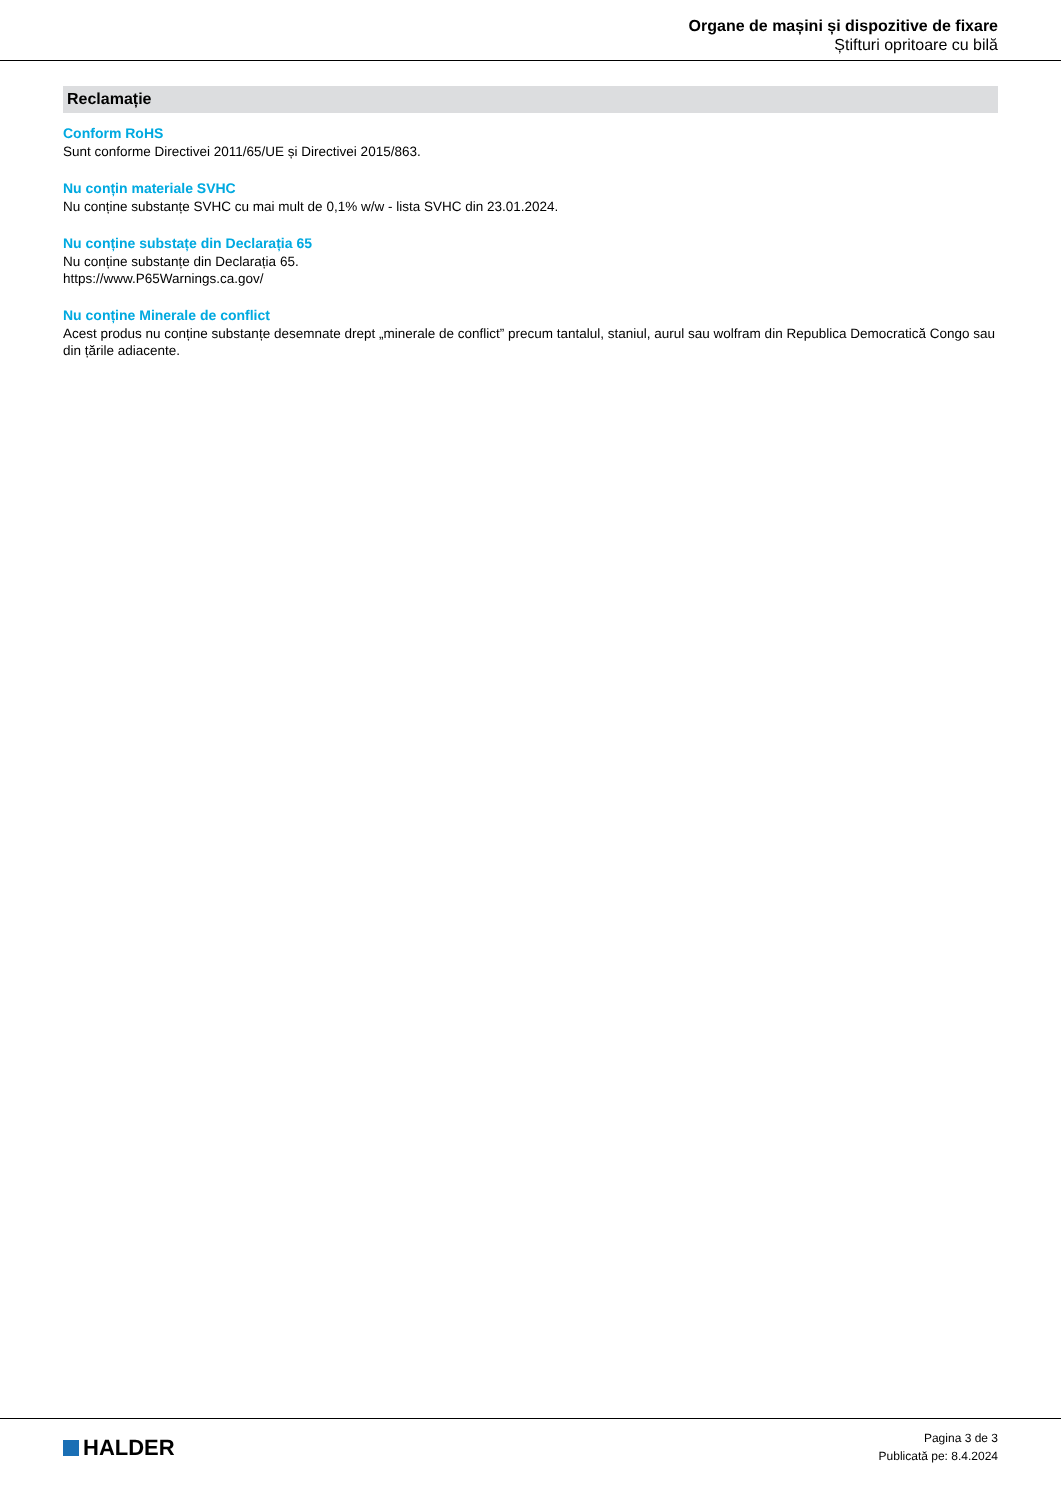Organe de mașini și dispozitive de fixare
Știfturi opritoare cu bilă
Reclamație
Conform RoHS
Sunt conforme Directivei 2011/65/UE și Directivei 2015/863.
Nu conțin materiale SVHC
Nu conține substanțe SVHC cu mai mult de 0,1% w/w - lista SVHC din 23.01.2024.
Nu conține substațe din Declarația 65
Nu conține substanțe din Declarația 65.
https://www.P65Warnings.ca.gov/
Nu conține Minerale de conflict
Acest produs nu conține substanțe desemnate drept „minerale de conflict” precum tantalul, staniul, aurul sau wolfram din Republica Democratică Congo sau din țările adiacente.
HALDER
Pagina 3 de 3
Publicată pe: 8.4.2024